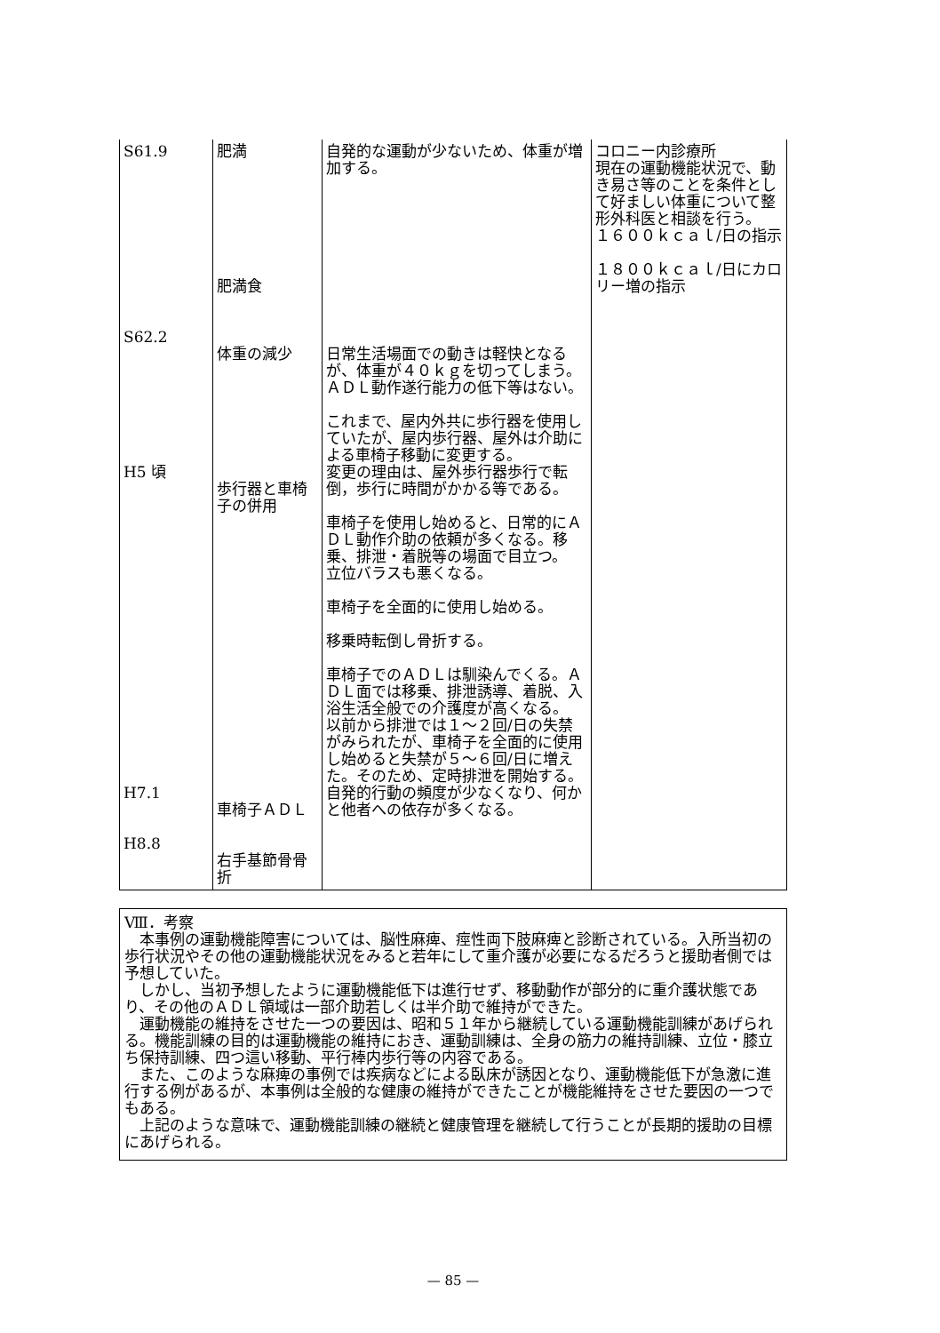| S61.9 S62.2 H5 頃 H7.1 H8.8 | 肥満 肥満食 体重の減少 歩行器と車椅子の併用 車椅子ＡＤＬ 右手基節骨骨折 | 自発的な運動が少ないため、体重が増加する。 日常生活場面での動きは軽快となるが、体重が４０ｋｇを切ってしまう。 ＡＤＬ動作遂行能力の低下等はない。 これまで、屋内外共に歩行器を使用していたが、屋内歩行器、屋外は介助による車椅子移動に変更する。 変更の理由は、屋外歩行器歩行で転倒，歩行に時間がかかる等である。 車椅子を使用し始めると、日常的にＡＤＬ動作介助の依頼が多くなる。移乗、排泄・着脱等の場面で目立つ。 立位バラスも悪くなる。 車椅子を全面的に使用し始める。 移乗時転倒し骨折する。 車椅子でのＡＤＬは馴染んでくる。ＡＤＬ面では移乗、排泄誘導、着脱、入浴生活全般での介護度が高くなる。 以前から排泄では１～２回/日の失禁がみられたが、車椅子を全面的に使用し始めると失禁が５～６回/日に増えた。そのため、定時排泄を開始する。 自発的行動の頻度が少なくなり、何かと他者への依存が多くなる。 | コロニー内診療所 現在の運動機能状況で、動き易さ等のことを条件として好ましい体重について整形外科医と相談を行う。 １６００ｋｃａｌ/日の指示 １８００ｋｃａｌ/日にカロリー増の指示 |
Ⅷ．考察
　本事例の運動機能障害については、脳性麻痺、痙性両下肢麻痺と診断されている。入所当初の歩行状況やその他の運動機能状況をみると若年にして重介護が必要になるだろうと援助者側では予想していた。
　しかし、当初予想したように運動機能低下は進行せず、移動動作が部分的に重介護状態であり、その他のＡＤＬ領域は一部介助若しくは半介助で維持ができた。
　運動機能の維持をさせた一つの要因は、昭和５１年から継続している運動機能訓練があげられる。機能訓練の目的は運動機能の維持におき、運動訓練は、全身の筋力の維持訓練、立位・膝立ち保持訓練、四つ這い移動、平行棒内歩行等の内容である。
　また、このような麻痺の事例では疾病などによる臥床が誘因となり、運動機能低下が急激に進行する例があるが、本事例は全般的な健康の維持ができたことが機能維持をさせた要因の一つでもある。
　上記のような意味で、運動機能訓練の継続と健康管理を継続して行うことが長期的援助の目標にあげられる。
— 85 —